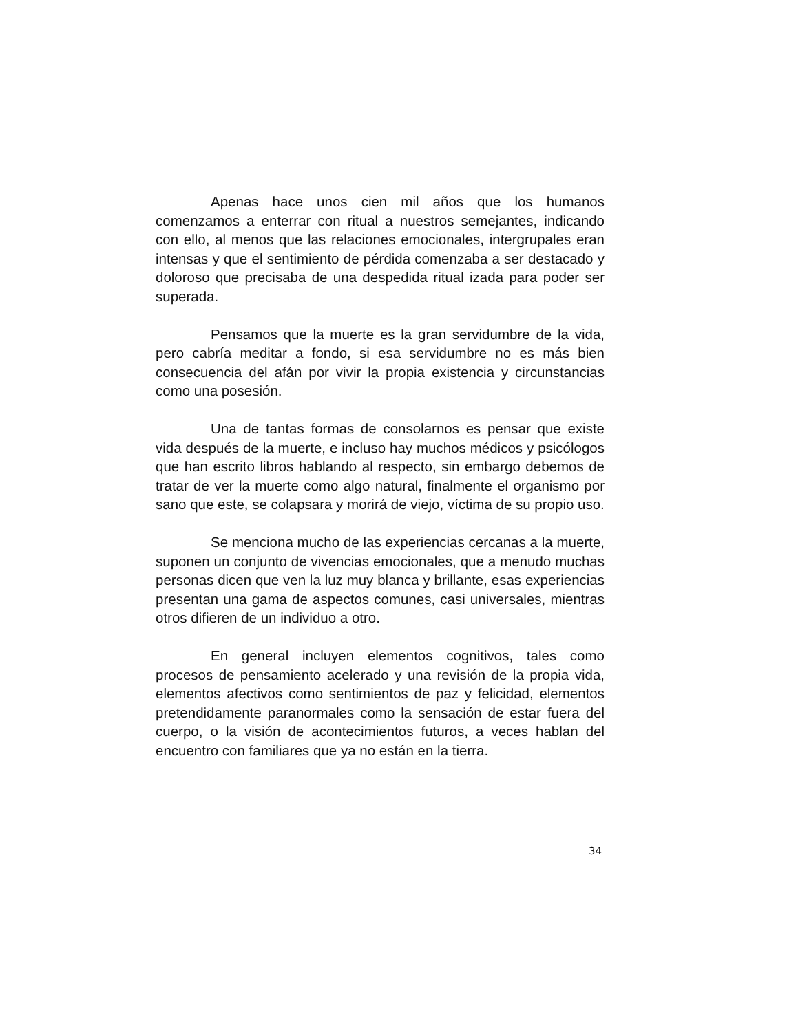Apenas hace unos cien mil años que los humanos comenzamos a enterrar con ritual a nuestros semejantes, indicando con ello, al menos que las relaciones emocionales, intergrupales eran intensas y que el sentimiento de pérdida comenzaba a ser destacado y doloroso que precisaba de una despedida ritual izada para poder ser superada.
Pensamos que la muerte es la gran servidumbre de la vida, pero cabría meditar a fondo, si esa servidumbre no es más bien consecuencia del afán por vivir la propia existencia y circunstancias como una posesión.
Una de tantas formas de consolarnos es pensar que existe vida después de la muerte, e incluso hay muchos médicos y psicólogos que han escrito libros hablando al respecto, sin embargo debemos de tratar de ver la muerte como algo natural, finalmente el organismo por sano que este, se colapsara y morirá de viejo, víctima de su propio uso.
Se menciona mucho de las experiencias cercanas a la muerte, suponen un conjunto de vivencias emocionales, que a menudo muchas personas dicen que ven la luz muy blanca y brillante, esas experiencias presentan una gama de aspectos comunes, casi universales, mientras otros difieren de un individuo a otro.
En general incluyen elementos cognitivos, tales como procesos de pensamiento acelerado y una revisión de la propia vida, elementos afectivos como sentimientos de paz y felicidad, elementos pretendidamente paranormales como la sensación de estar fuera del cuerpo, o la visión de acontecimientos futuros, a veces hablan del encuentro con familiares que ya no están en la tierra.
34